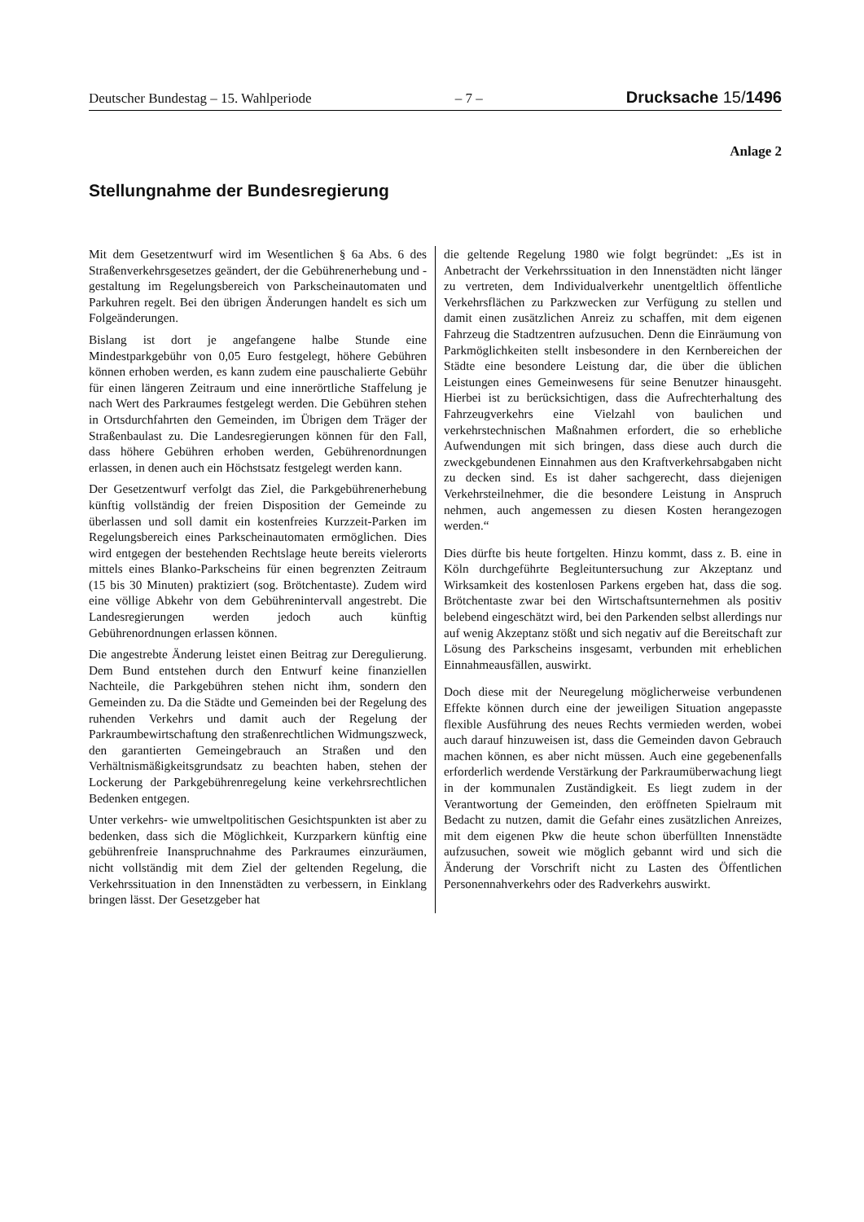Deutscher Bundestag – 15. Wahlperiode – 7 – Drucksache 15/1496
Anlage 2
Stellungnahme der Bundesregierung
Mit dem Gesetzentwurf wird im Wesentlichen § 6a Abs. 6 des Straßenverkehrsgesetzes geändert, der die Gebührenerhebung und -gestaltung im Regelungsbereich von Parkscheinautomaten und Parkuhren regelt. Bei den übrigen Änderungen handelt es sich um Folgeänderungen.
Bislang ist dort je angefangene halbe Stunde eine Mindestparkgebühr von 0,05 Euro festgelegt, höhere Gebühren können erhoben werden, es kann zudem eine pauschalierte Gebühr für einen längeren Zeitraum und eine innerörtliche Staffelung je nach Wert des Parkraumes festgelegt werden. Die Gebühren stehen in Ortsdurchfahrten den Gemeinden, im Übrigen dem Träger der Straßenbaulast zu. Die Landesregierungen können für den Fall, dass höhere Gebühren erhoben werden, Gebührenordnungen erlassen, in denen auch ein Höchstsatz festgelegt werden kann.
Der Gesetzentwurf verfolgt das Ziel, die Parkgebührenerhebung künftig vollständig der freien Disposition der Gemeinde zu überlassen und soll damit ein kostenfreies Kurzzeit-Parken im Regelungsbereich eines Parkscheinautomaten ermöglichen. Dies wird entgegen der bestehenden Rechtslage heute bereits vielerorts mittels eines Blanko-Parkscheins für einen begrenzten Zeitraum (15 bis 30 Minuten) praktiziert (sog. Brötchentaste). Zudem wird eine völlige Abkehr von dem Gebührenintervall angestrebt. Die Landesregierungen werden jedoch auch künftig Gebührenordnungen erlassen können.
Die angestrebte Änderung leistet einen Beitrag zur Deregulierung. Dem Bund entstehen durch den Entwurf keine finanziellen Nachteile, die Parkgebühren stehen nicht ihm, sondern den Gemeinden zu. Da die Städte und Gemeinden bei der Regelung des ruhenden Verkehrs und damit auch der Regelung der Parkraumbewirtschaftung den straßenrechtlichen Widmungszweck, den garantierten Gemeingebrauch an Straßen und den Verhältnismäßigkeitsgrundsatz zu beachten haben, stehen der Lockerung der Parkgebührenregelung keine verkehrsrechtlichen Bedenken entgegen.
Unter verkehrs- wie umweltpolitischen Gesichtspunkten ist aber zu bedenken, dass sich die Möglichkeit, Kurzparkern künftig eine gebührenfreie Inanspruchnahme des Parkraumes einzuräumen, nicht vollständig mit dem Ziel der geltenden Regelung, die Verkehrssituation in den Innenstädten zu verbessern, in Einklang bringen lässt. Der Gesetzgeber hat
die geltende Regelung 1980 wie folgt begründet: „Es ist in Anbetracht der Verkehrssituation in den Innenstädten nicht länger zu vertreten, dem Individualverkehr unentgeltlich öffentliche Verkehrsflächen zu Parkzwecken zur Verfügung zu stellen und damit einen zusätzlichen Anreiz zu schaffen, mit dem eigenen Fahrzeug die Stadtzentren aufzusuchen. Denn die Einräumung von Parkmöglichkeiten stellt insbesondere in den Kernbereichen der Städte eine besondere Leistung dar, die über die üblichen Leistungen eines Gemeinwesens für seine Benutzer hinausgeht. Hierbei ist zu berücksichtigen, dass die Aufrechterhaltung des Fahrzeugverkehrs eine Vielzahl von baulichen und verkehrstechnischen Maßnahmen erfordert, die so erhebliche Aufwendungen mit sich bringen, dass diese auch durch die zweckgebundenen Einnahmen aus den Kraftverkehrsabgaben nicht zu decken sind. Es ist daher sachgerecht, dass diejenigen Verkehrsteilnehmer, die die besondere Leistung in Anspruch nehmen, auch angemessen zu diesen Kosten herangezogen werden.“
Dies dürfte bis heute fortgelten. Hinzu kommt, dass z. B. eine in Köln durchgeführte Begleituntersuchung zur Akzeptanz und Wirksamkeit des kostenlosen Parkens ergeben hat, dass die sog. Brötchentaste zwar bei den Wirtschaftsunternehmen als positiv belebend eingeschätzt wird, bei den Parkenden selbst allerdings nur auf wenig Akzeptanz stößt und sich negativ auf die Bereitschaft zur Lösung des Parkscheins insgesamt, verbunden mit erheblichen Einnahmeausfällen, auswirkt.
Doch diese mit der Neuregelung möglicherweise verbundenen Effekte können durch eine der jeweiligen Situation angepasste flexible Ausführung des neues Rechts vermieden werden, wobei auch darauf hinzuweisen ist, dass die Gemeinden davon Gebrauch machen können, es aber nicht müssen. Auch eine gegebenenfalls erforderlich werdende Verstärkung der Parkraumüberwachung liegt in der kommunalen Zuständigkeit. Es liegt zudem in der Verantwortung der Gemeinden, den eröffneten Spielraum mit Bedacht zu nutzen, damit die Gefahr eines zusätzlichen Anreizes, mit dem eigenen Pkw die heute schon überfüllten Innenstädte aufzusuchen, soweit wie möglich gebannt wird und sich die Änderung der Vorschrift nicht zu Lasten des Öffentlichen Personennahverkehrs oder des Radverkehrs auswirkt.